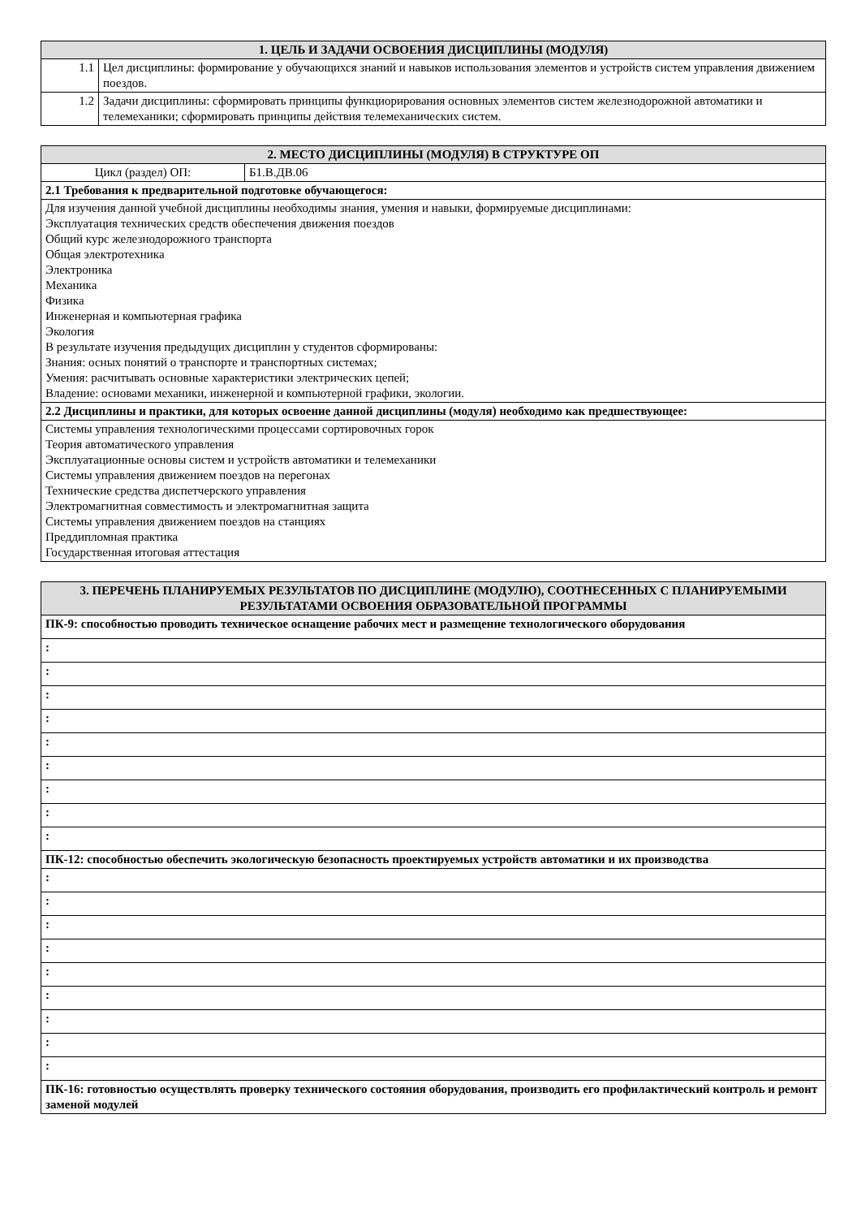| 1. ЦЕЛЬ И ЗАДАЧИ ОСВОЕНИЯ ДИСЦИПЛИНЫ (МОДУЛЯ) | |
| --- | --- |
| 1.1 | Цел дисциплины: формирование у обучающихся знаний и навыков использования элементов и устройств систем управления движением поездов. |
| 1.2 | Задачи дисциплины: сформировать принципы функциорирования основных элементов систем железнодорожной автоматики и телемеханики; сформировать принципы действия телемеханических систем. |
| 2. МЕСТО ДИСЦИПЛИНЫ (МОДУЛЯ) В СТРУКТУРЕ ОП | |
| --- | --- |
| Цикл (раздел) ОП: | Б1.В.ДВ.06 |
| 2.1 Требования к предварительной подготовке обучающегося: | |
| Для изучения данной учебной дисциплины необходимы знания, умения и навыки, формируемые дисциплинами: Эксплуатация технических средств обеспечения движения поездов Общий курс железнодорожного транспорта Общая электротехника Электроника Механика Физика Инженерная и компьютерная графика Экология В результате изучения предыдущих дисциплин у студентов сформированы: Знания: осных понятий о транспорте и транспортных системах; Умения: расчитывать основные характеристики электрических цепей; Владение: основами механики, инженерной и компьютерной графики, экологии. | |
| 2.2 Дисциплины и практики, для которых освоение данной дисциплины (модуля) необходимо как предшествующее: | |
| Системы управления технологическими процессами сортировочных горок Теория автоматического управления Эксплуатационные основы систем и устройств автоматики и телемеханики Системы управления движением поездов на перегонах Технические средства диспетчерского управления Электромагнитная совместимость и электромагнитная защита Системы управления движением поездов на станциях Преддипломная практика Государственная итоговая аттестация | |
| 3. ПЕРЕЧЕНЬ ПЛАНИРУЕМЫХ РЕЗУЛЬТАТОВ ПО ДИСЦИПЛИНЕ (МОДУЛЮ), СООТНЕСЕННЫХ С ПЛАНИРУЕМЫМИ РЕЗУЛЬТАТАМИ ОСВОЕНИЯ ОБРАЗОВАТЕЛЬНОЙ ПРОГРАММЫ |
| --- |
| ПК-9: способностью проводить техническое оснащение рабочих мест и размещение технологического оборудования |
| : |
| : |
| : |
| : |
| : |
| : |
| : |
| : |
| : |
| ПК-12: способностью обеспечить экологическую безопасность проектируемых устройств автоматики и их производства |
| : |
| : |
| : |
| : |
| : |
| : |
| : |
| : |
| : |
| ПК-16: готовностью осуществлять проверку технического состояния оборудования, производить его профилактический контроль и ремонт заменой модулей |